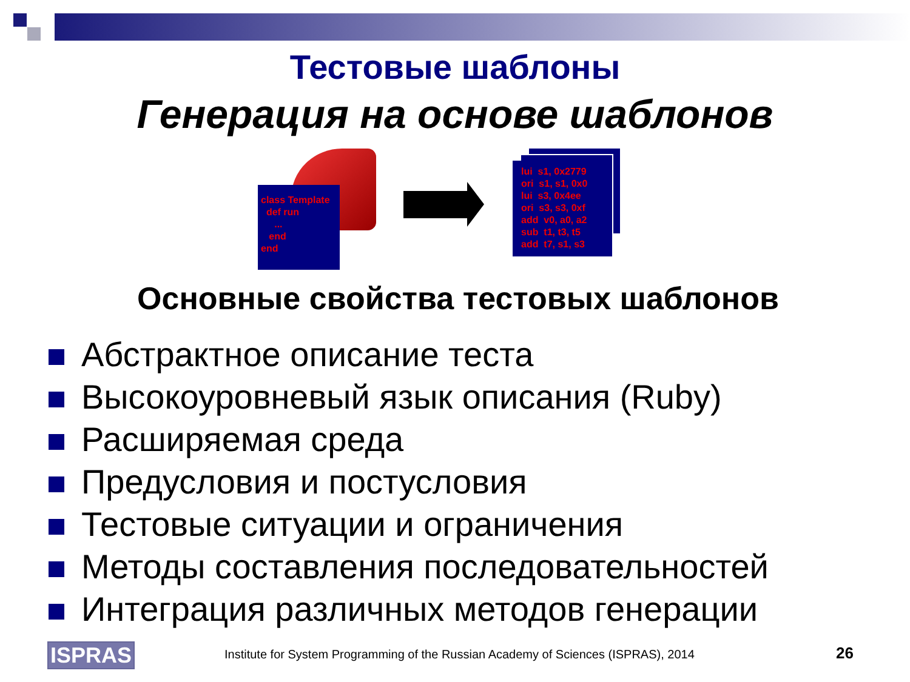Тестовые шаблоны
Генерация на основе шаблонов
class Template
def run
...
end
end
lui s1, 0x2779
ori s1, s1, 0x0
lui s3, 0x4ee
ori s3, s3, 0xf
add v0, a0, a2
sub t1, t3, t5
add t7, s1, s3
Основные свойства тестовых шаблонов
Абстрактное описание теста
Высокоуровневый язык описания (Ruby)
Расширяемая среда
Предусловия и постусловия
Тестовые ситуации и ограничения
Методы составления последовательностей
Интеграция различных методов генерации
ISPRAS
Institute for System Programming of the Russian Academy of Sciences (ISPRAS), 2014
26